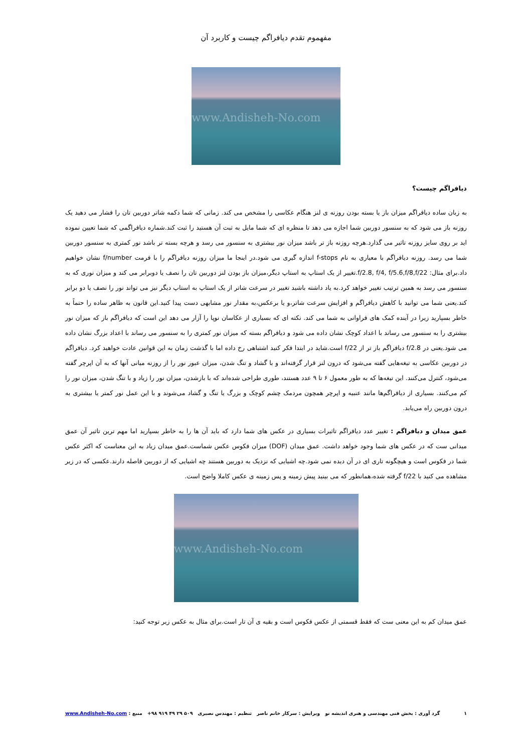مفهموم تقدم دیافراگم چیست و کاربرد آن
www.Andisheh-No.com
دیافراگم چیست؟
به زبان ساده دیافراگم میزان باز یا بسته بودن روزنه ی لنز هنگام عکاسی را مشخص می کند. زمانی که شما دکمه شاتر دوربین تان را فشار می دهید یک روزنه باز می شود که به سنسور دوربین شما اجازه می دهد تا منظره ای که شما مایل به ثبت آن هستید را ثبت کند.شماره دیافراگمی که شما تعیین نموده اید بر روی سایز روزنه تاثیر می گذارد.هرچه روزنه باز تر باشد میزان نور بیشتری به سنسور می رسد و هرچه بسته تر باشد نور کمتری به سنسور دوربین شما می رسد. روزنه دیافراگم با معیاری به نام f-stops اندازه گیری می شود.در اینجا ما میزان روزنه دیافراگم را با فرمت f/number نشان خواهیم داد.برای مثال: f/2.8, f/4, f/5.6,f/8,f/22.تغییر از یک استاپ به استاپ دیگر،میزان باز بودن لنز دوربین تان را نصف یا دوبرابر می کند و میزان نوری که به سنسور می رسد به همین ترتیب تغییر خواهد کرد.به یاد داشته باشید تغییر در سرعت شاتر از یک استاپ به استاپ دیگر نیز می تواند نور را نصف یا دو برابر کند.یعنی شما می توانید با کاهش دیافراگم و افزایش سرعت شاتر،و یا برعکس،به مقدار نور مشابهی دست پیدا کنید.این قانون به ظاهر ساده را حتماً به خاطر بسپارید زیرا در آینده کمک های فراوانی به شما می کند. نکته ای که بسیاری از عکاسان نوپا را آزار می دهد این است که دیافراگم باز که میزان نور بیشتری را به سنسور می رساند با اعداد کوچک نشان داده می شود و دیافراگم بسته که میزان نور کمتری را به سنسور می رساند با اعداد بزرگ نشان داده می شود.یعنی در f/2.8 دیافراگم باز تر از f/22 است.شاید در ابتدا فکر کنید اشتباهی رخ داده اما با گذشت زمان به این قوانین عادت خواهید کرد. دیافراگم در دوربین عکاسی به تیغه‌هایی گفته می‌شود که درون لنز قرار گرفته‌اند و با گشاد و تنگ شدن، میزان عبور نور را از روزنه میانی آنها که به آن اپرچر گفته می‌شود، کنترل می‌کنند. این تیغه‌ها که به طور معمول ۶ تا ۹ عدد هستند، طوری طراحی شده‌اند که با بازشدن، میزان نور را زیاد و با تنگ شدن، میزان نور را کم می‌کنند. بسیاری از دیافراگم‌ها مانند عنبیه و اپرچر همچون مردمک چشم کوچک و بزرگ یا تنگ و گشاد می‌شوند و با این عمل نور کمتر یا بیشتری به درون دوربین راه می‌یابد.
عمق میدان و دیافراگم : تغییر عدد دیافراگم تاثیرات بسیاری در عکس های شما دارد که باید آن ها را به خاطر بسپارید اما مهم ترین تاثیر آن عمق میدانی ست که در عکس های شما وجود خواهد داشت. عمق میدان (DOF) میزان فکوس عکس شماست.عمق میدان زیاد به این معناست که اکثر عکس شما در فکوس است و هیچگونه تاری ای در آن دیده نمی شود.چه اشیایی که نزدیک به دوربین هستند چه اشیایی که از دوربین فاصله دارند.عکسی که در زیر مشاهده می کنید با f/22 گرفته شده،همانطور که می بینید پیش زمینه و پس زمینه ی عکس کاملا واضح است.
www.Andisheh-No.com
عمق میدان کم به این معنی ست که فقط قسمتی از عکس فکوس است و بقیه ی آن تار است.برای مثال به عکس زیر توجه کنید:
۱ گرد آوری : بخش فنی مهندسی و هنری اندیشه نو ویرایش : سرکار خانم ناصر تنظیم : مهندس نصیری +۹۸ ۹۱۹ ۴۹ ۲۹ ۵۰۹ منبع : www.Andisheh-No.com